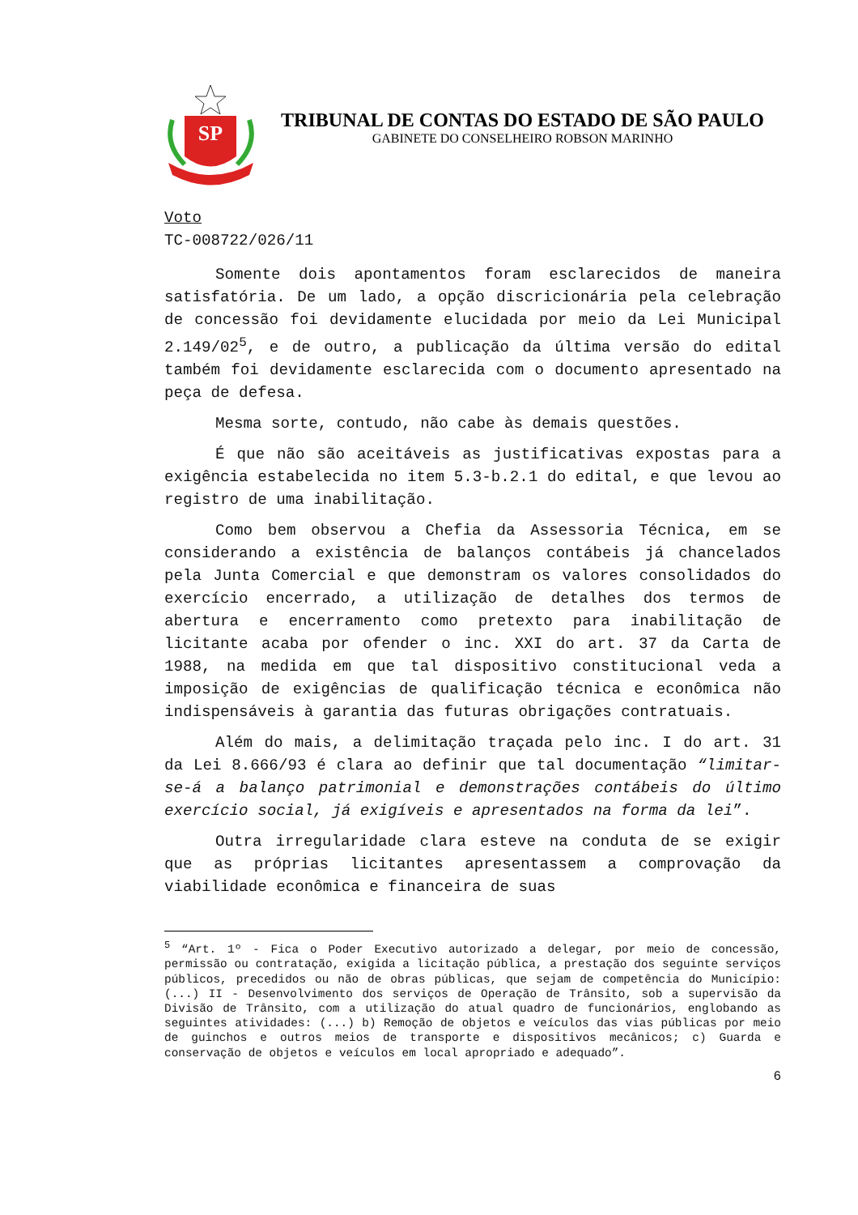SP
TRIBUNAL DE CONTAS DO ESTADO DE SÃO PAULO
GABINETE DO CONSELHEIRO ROBSON MARINHO
Voto
TC-008722/026/11
Somente dois apontamentos foram esclarecidos de maneira satisfatória. De um lado, a opção discricionária pela celebração de concessão foi devidamente elucidada por meio da Lei Municipal 2.149/02<sup>5</sup>, e de outro, a publicação da última versão do edital também foi devidamente esclarecida com o documento apresentado na peça de defesa.
Mesma sorte, contudo, não cabe às demais questões.
É que não são aceitáveis as justificativas expostas para a exigência estabelecida no item 5.3-b.2.1 do edital, e que levou ao registro de uma inabilitação.
Como bem observou a Chefia da Assessoria Técnica, em se considerando a existência de balanços contábeis já chancelados pela Junta Comercial e que demonstram os valores consolidados do exercício encerrado, a utilização de detalhes dos termos de abertura e encerramento como pretexto para inabilitação de licitante acaba por ofender o inc. XXI do art. 37 da Carta de 1988, na medida em que tal dispositivo constitucional veda a imposição de exigências de qualificação técnica e econômica não indispensáveis à garantia das futuras obrigações contratuais.
Além do mais, a delimitação traçada pelo inc. I do art. 31 da Lei 8.666/93 é clara ao definir que tal documentação “limitar-se-á a balanço patrimonial e demonstrações contábeis do último exercício social, já exigíveis e apresentados na forma da lei”.
Outra irregularidade clara esteve na conduta de se exigir que as próprias licitantes apresentassem a comprovação da viabilidade econômica e financeira de suas
<sup>5</sup> “Art. 1º - Fica o Poder Executivo autorizado a delegar, por meio de concessão, permissão ou contratação, exigida a licitação pública, a prestação dos seguinte serviços públicos, precedidos ou não de obras públicas, que sejam de competência do Município: (...) II - Desenvolvimento dos serviços de Operação de Trânsito, sob a supervisão da Divisão de Trânsito, com a utilização do atual quadro de funcionários, englobando as seguintes atividades: (...) b) Remoção de objetos e veículos das vias públicas por meio de guinchos e outros meios de transporte e dispositivos mecânicos; c) Guarda e conservação de objetos e veículos em local apropriado e adequado”.
6